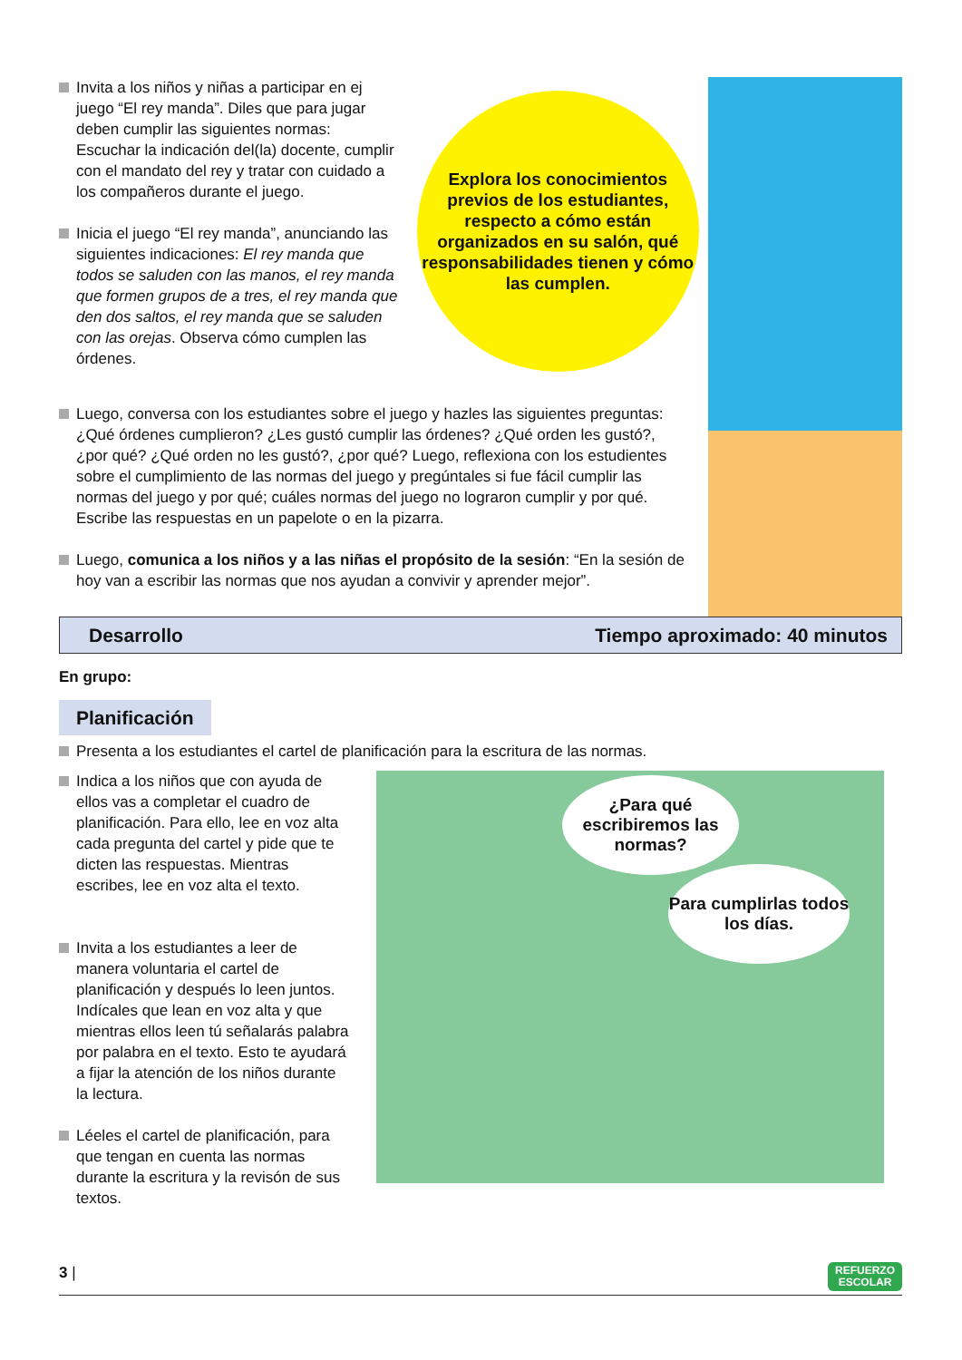Invita a los niños y niñas a participar en ej juego “El rey manda”. Diles que para jugar deben cumplir las siguientes normas: Escuchar la indicación del(la) docente, cumplir con el mandato del rey y tratar con cuidado a los compañeros durante el juego.
Inicia el juego “El rey manda”, anunciando las siguientes indicaciones: El rey manda que todos se saluden con las manos, el rey manda que formen grupos de a tres, el rey manda que den dos saltos, el rey manda que se saluden con las orejas. Observa cómo cumplen las órdenes.
Explora los conocimientos previos de los estudiantes, respecto a cómo están organizados en su salón, qué responsabilidades tienen y cómo las cumplen.
Luego, conversa con los estudiantes sobre el juego y hazles las siguientes preguntas: ¿Qué órdenes cumplieron? ¿Les gustó cumplir las órdenes? ¿Qué orden les gustó?, ¿por qué? ¿Qué orden no les gustó?, ¿por qué? Luego, reflexiona con los estudientes sobre el cumplimiento de las normas del juego y pregúntales si fue fácil cumplir las normas del juego y por qué; cuáles normas del juego no lograron cumplir y por qué. Escribe las respuestas en un papelote o en la pizarra.
Luego, comunica a los niños y a las niñas el propósito de la sesión: “En la sesión de hoy van a escribir las normas que nos ayudan a convivir y aprender mejor”.
Desarrollo Tiempo aproximado: 40 minutos
En grupo:
Planificación
Presenta a los estudiantes el cartel de planificación para la escritura de las normas.
Indica a los niños que con ayuda de ellos vas a completar el cuadro de planificación. Para ello, lee en voz alta cada pregunta del cartel y pide que te dicten las respuestas. Mientras escribes, lee en voz alta el texto.
Invita a los estudiantes a leer de manera voluntaria el cartel de planificación y después lo leen juntos. Indícales que lean en voz alta y que mientras ellos leen tú señalarás palabra por palabra en el texto. Esto te ayudará a fijar la atención de los niños durante la lectura.
Léeles el cartel de planificación, para que tengan en cuenta las normas durante la escritura y la revisón de sus textos.
¿Para qué escribiremos las normas?
Para cumplirlas todos los días.
3 | REFUERZO
ESCOLAR